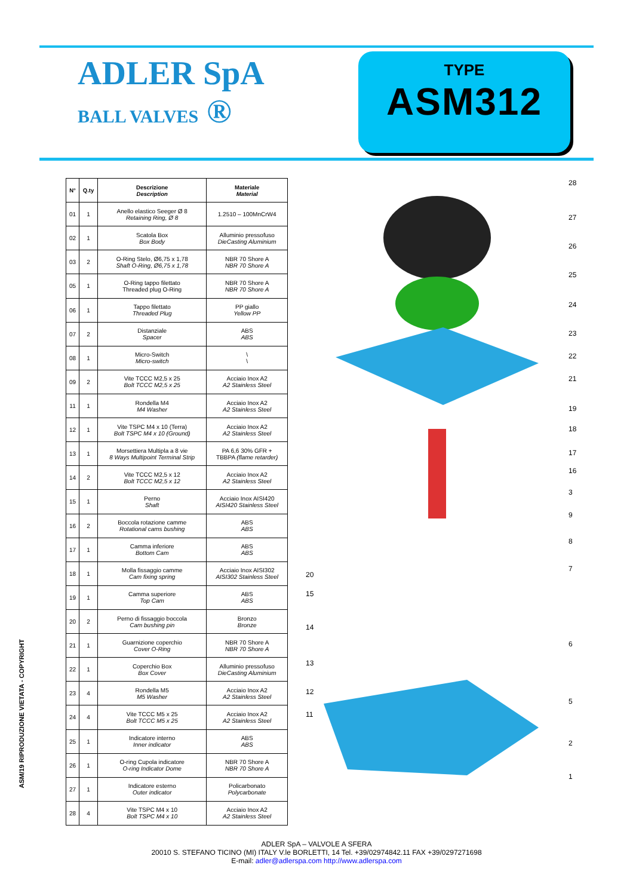ADLER SpA
BALL VALVES ®
TYPE
ASM312
| N° | Q.ty | Descrizione Description | Materiale Material |
| --- | --- | --- | --- |
| 01 | 1 | Anello elastico Seeger Ø 8 Retaining Ring, Ø 8 | 1.2510 – 100MnCrW4 |
| 02 | 1 | Scatola Box Box Body | Alluminio pressofuso DieCasting Aluminium |
| 03 | 2 | O-Ring Stelo, Ø6,75 x 1,78 Shaft O-Ring, Ø6,75 x 1,78 | NBR 70 Shore A NBR 70 Shore A |
| 05 | 1 | O-Ring tappo filettato Threaded plug O-Ring | NBR 70 Shore A NBR 70 Shore A |
| 06 | 1 | Tappo filettato Threaded Plug | PP giallo Yellow PP |
| 07 | 2 | Distanziale Spacer | ABS ABS |
| 08 | 1 | Micro-Switch Micro-switch | \ \ |
| 09 | 2 | Vite TCCC M2,5 x 25 Bolt TCCC M2,5 x 25 | Acciaio Inox A2 A2 Stainless Steel |
| 11 | 1 | Rondella M4 M4 Washer | Acciaio Inox A2 A2 Stainless Steel |
| 12 | 1 | Vite TSPC M4 x 10 (Terra) Bolt TSPC M4 x 10 (Ground) | Acciaio Inox A2 A2 Stainless Steel |
| 13 | 1 | Morsettiera Multipla a 8 vie 8 Ways Multipoint Terminal Strip | PA 6,6 30% GFR + TBBPA (flame retarder) |
| 14 | 2 | Vite TCCC M2,5 x 12 Bolt TCCC M2,5 x 12 | Acciaio Inox A2 A2 Stainless Steel |
| 15 | 1 | Perno Shaft | Acciaio Inox AISI420 AISI420 Stainless Steel |
| 16 | 2 | Boccola rotazione camme Rotational cams bushing | ABS ABS |
| 17 | 1 | Camma inferiore Bottom Cam | ABS ABS |
| 18 | 1 | Molla fissaggio camme Cam fixing spring | Acciaio Inox AISI302 AISI302 Stainless Steel |
| 19 | 1 | Camma superiore Top Cam | ABS ABS |
| 20 | 2 | Perno di fissaggio boccola Cam bushing pin | Bronzo Bronze |
| 21 | 1 | Guarnizione coperchio Cover O-Ring | NBR 70 Shore A NBR 70 Shore A |
| 22 | 1 | Coperchio Box Box Cover | Alluminio pressofuso DieCasting Aluminium |
| 23 | 4 | Rondella M5 M5 Washer | Acciaio Inox A2 A2 Stainless Steel |
| 24 | 4 | Vite TCCC M5 x 25 Bolt TCCC M5 x 25 | Acciaio Inox A2 A2 Stainless Steel |
| 25 | 1 | Indicatore interno Inner indicator | ABS ABS |
| 26 | 1 | O-ring Cupola indicatore O-ring Indicator Dome | NBR 70 Shore A NBR 70 Shore A |
| 27 | 1 | Indicatore esterno Outer indicator | Policarbonato Polycarbonate |
| 28 | 4 | Vite TSPC M4 x 10 Bolt TSPC M4 x 10 | Acciaio Inox A2 A2 Stainless Steel |
20
15
14
13
12
11
28
27
26
25
24
23
22
21
19
18
17
16
3
9
8
7
6
5
2
1
ASM/19 RIPRODUZIONE VIETATA - COPYRIGHT
ADLER SpA – VALVOLE A SFERA
20010 S. STEFANO TICINO (MI) ITALY V.le BORLETTI, 14 Tel. +39/02974842.11 FAX +39/0297271698
E-mail: adler@adlerspa.com http://www.adlerspa.com